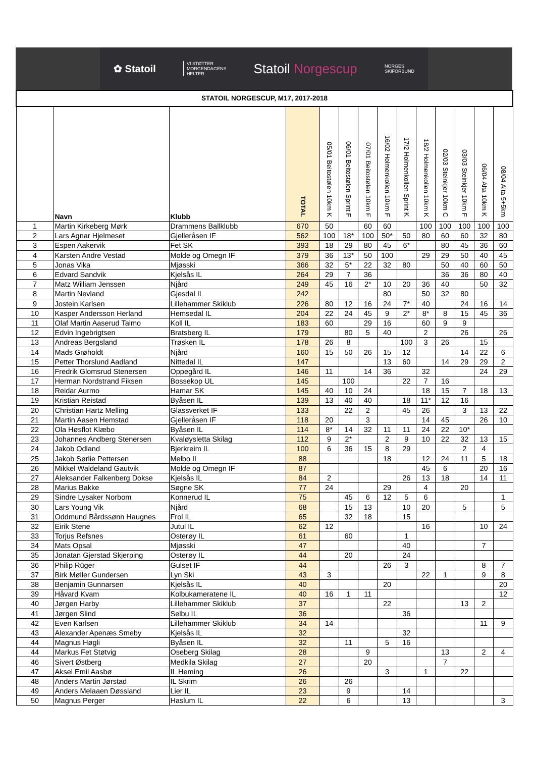✿ Statoil
VI STØTTER
MORGENDAGENS
HELTER
Statoil Norgescup
NORGES
SKIFORBUND
| STATOIL NORGESCUP, M17, 2017-2018 | | | | | | | | | | | | | |
| | Navn | Klubb | TOTAL | 05/01 Beitostølen 10km K | 06/01 Beitostølen Sprint F | 07/01 Beitostølen 10km F | 16/02 Holmenkollen 10km F | 17/2 Holmenkollen Sprint K | 18/2 Holmenkollen 10km K | 02/03 Steinkjer 10km C | 03/03 Steinkjer 10km F | 06/04 Alta 10km K | 08/04 Alta 5+5km |
| 1 | Martin Kirkeberg Mørk | Drammens Ballklubb | 670 | 50 | | 60 | 60 | | 100 | 100 | 100 | 100 | 100 |
| 2 | Lars Agnar Hjelmeset | Gjelleråsen IF | 562 | 100 | 18* | 100 | 50* | 50 | 80 | 60 | 60 | 32 | 80 |
| 3 | Espen Aakervik | Fet SK | 393 | 18 | 29 | 80 | 45 | 6* | | 80 | 45 | 36 | 60 |
| 4 | Karsten Andre Vestad | Molde og Omegn IF | 379 | 36 | 13* | 50 | 100 | | 29 | 29 | 50 | 40 | 45 |
| 5 | Jonas Vika | Mjøsski | 366 | 32 | 5* | 22 | 32 | 80 | | 50 | 40 | 60 | 50 |
| 6 | Edvard Sandvik | Kjelsås IL | 264 | 29 | 7 | 36 | | | | 36 | 36 | 80 | 40 |
| 7 | Matz William Jenssen | Njård | 249 | 45 | 16 | 2* | 10 | 20 | 36 | 40 | | 50 | 32 |
| 8 | Martin Nevland | Gjesdal IL | 242 | | | | 80 | | 50 | 32 | 80 | | |
| 9 | Jostein Karlsen | Lillehammer Skiklub | 226 | 80 | 12 | 16 | 24 | 7* | 40 | | 24 | 16 | 14 |
| 10 | Kasper Andersson Herland | Hemsedal IL | 204 | 22 | 24 | 45 | 9 | 2* | 8* | 8 | 15 | 45 | 36 |
| 11 | Olaf Martin Aaserud Talmo | Koll IL | 183 | 60 | | 29 | 16 | | 60 | 9 | 9 | | |
| 12 | Edvin Ingebrigtsen | Bratsberg IL | 179 | | 80 | 5 | 40 | | 2 | | 26 | | 26 |
| 13 | Andreas Bergsland | Trøsken IL | 178 | 26 | 8 | | | 100 | 3 | 26 | | 15 | |
| 14 | Mads Grøholdt | Njård | 160 | 15 | 50 | 26 | 15 | 12 | | | 14 | 22 | 6 |
| 15 | Petter Thorslund Aadland | Nittedal IL | 147 | | | | 13 | 60 | | 14 | 29 | 29 | 2 |
| 16 | Fredrik Glomsrud Stenersen | Oppegård IL | 146 | 11 | | 14 | 36 | | 32 | | | 24 | 29 |
| 17 | Herman Nordstrand Fiksen | Bossekop UL | 145 | | 100 | | | 22 | 7 | 16 | | | |
| 18 | Reidar Aurmo | Hamar SK | 145 | 40 | 10 | 24 | | | 18 | 15 | 7 | 18 | 13 |
| 19 | Kristian Reistad | Byåsen IL | 139 | 13 | 40 | 40 | | 18 | 11* | 12 | 16 | | |
| 20 | Christian Hartz Melling | Glassverket IF | 133 | | 22 | 2 | | 45 | 26 | | 3 | 13 | 22 |
| 21 | Martin Aasen Hemstad | Gjelleråsen IF | 118 | 20 | | 3 | | | 14 | 45 | | 26 | 10 |
| 22 | Ola Høsflot Klæbo | Byåsen IL | 114 | 8* | 14 | 32 | 11 | 11 | 24 | 22 | 10* | | |
| 23 | Johannes Andberg Stenersen | Kvaløysletta Skilag | 112 | 9 | 2* | | 2 | 9 | 10 | 22 | 32 | 13 | 15 |
| 24 | Jakob Odland | Bjerkreim IL | 100 | 6 | 36 | 15 | 8 | 29 | | | 2 | 4 | |
| 25 | Jakob Sørlie Pettersen | Melbo IL | 88 | | | | 18 | | 12 | 24 | 11 | 5 | 18 |
| 26 | Mikkel Waldeland Gautvik | Molde og Omegn IF | 87 | | | | | | 45 | 6 | | 20 | 16 |
| 27 | Aleksander Falkenberg Dokse | Kjelsås IL | 84 | 2 | | | | 26 | 13 | 18 | | 14 | 11 |
| 28 | Marius Bakke | Søgne SK | 77 | 24 | | | 29 | | 4 | | 20 | | |
| 29 | Sindre Lysaker Norbom | Konnerud IL | 75 | | 45 | 6 | 12 | 5 | 6 | | | | 1 |
| 30 | Lars Young Vik | Njård | 68 | | 15 | 13 | | 10 | 20 | | 5 | | 5 |
| 31 | Oddmund Bårdssønn Haugnes | Frol IL | 65 | | 32 | 18 | | 15 | | | | | |
| 32 | Eirik Stene | Jutul IL | 62 | 12 | | | | | 16 | | | 10 | 24 |
| 33 | Torjus Refsnes | Osterøy IL | 61 | | 60 | | | 1 | | | | | |
| 34 | Mats Opsal | Mjøsski | 47 | | | | | 40 | | | | 7 | |
| 35 | Jonatan Gjerstad Skjerping | Osterøy IL | 44 | | 20 | | | 24 | | | | | |
| 36 | Philip Rüger | Gulset IF | 44 | | | | 26 | 3 | | | | 8 | 7 |
| 37 | Birk Møller Gundersen | Lyn Ski | 43 | 3 | | | | | 22 | 1 | | 9 | 8 |
| 38 | Benjamin Gunnarsen | Kjelsås IL | 40 | | | | 20 | | | | | | 20 |
| 39 | Håvard Kvam | Kolbukameratene IL | 40 | 16 | 1 | 11 | | | | | | | 12 |
| 40 | Jørgen Harby | Lillehammer Skiklub | 37 | | | | 22 | | | | 13 | 2 | |
| 41 | Jørgen Slind | Selbu IL | 36 | | | | | 36 | | | | | |
| 42 | Even Karlsen | Lillehammer Skiklub | 34 | 14 | | | | | | | | 11 | 9 |
| 43 | Alexander Apenæs Smeby | Kjelsås IL | 32 | | | | | 32 | | | | | |
| 44 | Magnus Høgli | Byåsen IL | 32 | | 11 | | 5 | 16 | | | | | |
| 44 | Markus Fet Støtvig | Oseberg Skilag | 28 | | | 9 | | | | 13 | | 2 | 4 |
| 46 | Sivert Østberg | Medkila Skilag | 27 | | | 20 | | | | 7 | | | |
| 47 | Aksel Emil Aasbø | IL Heming | 26 | | | | 3 | | 1 | | 22 | | |
| 48 | Anders Martin Jørstad | IL Skrim | 26 | | 26 | | | | | | | | |
| 49 | Anders Melaaen Døssland | Lier IL | 23 | | 9 | | | 14 | | | | | |
| 50 | Magnus Perger | Haslum IL | 22 | | 6 | | | 13 | | | | | 3 |